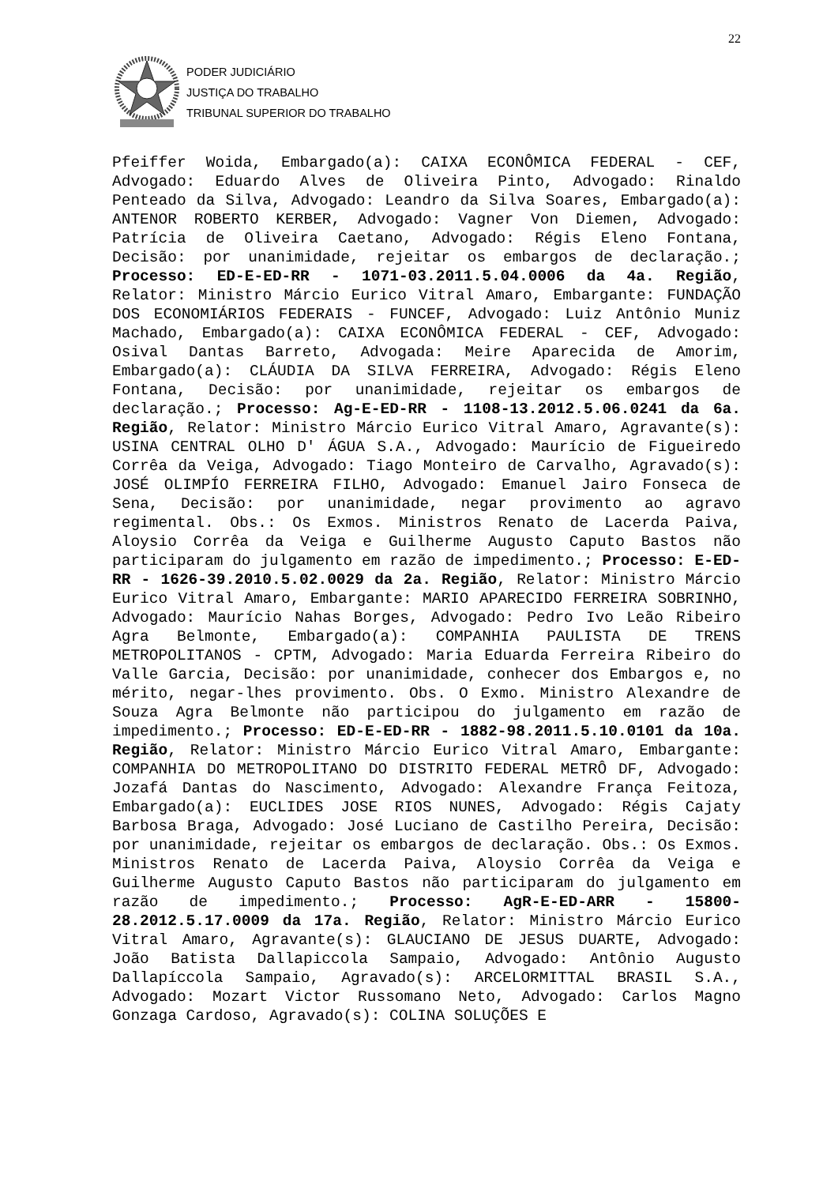22
PODER JUDICIÁRIO
JUSTIÇA DO TRABALHO
TRIBUNAL SUPERIOR DO TRABALHO
Pfeiffer Woida, Embargado(a): CAIXA ECONÔMICA FEDERAL - CEF, Advogado: Eduardo Alves de Oliveira Pinto, Advogado: Rinaldo Penteado da Silva, Advogado: Leandro da Silva Soares, Embargado(a): ANTENOR ROBERTO KERBER, Advogado: Vagner Von Diemen, Advogado: Patrícia de Oliveira Caetano, Advogado: Régis Eleno Fontana, Decisão: por unanimidade, rejeitar os embargos de declaração.; Processo: ED-E-ED-RR - 1071-03.2011.5.04.0006 da 4a. Região, Relator: Ministro Márcio Eurico Vitral Amaro, Embargante: FUNDAÇÃO DOS ECONOMIÁRIOS FEDERAIS - FUNCEF, Advogado: Luiz Antônio Muniz Machado, Embargado(a): CAIXA ECONÔMICA FEDERAL - CEF, Advogado: Osival Dantas Barreto, Advogada: Meire Aparecida de Amorim, Embargado(a): CLÁUDIA DA SILVA FERREIRA, Advogado: Régis Eleno Fontana, Decisão: por unanimidade, rejeitar os embargos de declaração.; Processo: Ag-E-ED-RR - 1108-13.2012.5.06.0241 da 6a. Região, Relator: Ministro Márcio Eurico Vitral Amaro, Agravante(s): USINA CENTRAL OLHO D' ÁGUA S.A., Advogado: Maurício de Figueiredo Corrêa da Veiga, Advogado: Tiago Monteiro de Carvalho, Agravado(s): JOSÉ OLIMPÍO FERREIRA FILHO, Advogado: Emanuel Jairo Fonseca de Sena, Decisão: por unanimidade, negar provimento ao agravo regimental. Obs.: Os Exmos. Ministros Renato de Lacerda Paiva, Aloysio Corrêa da Veiga e Guilherme Augusto Caputo Bastos não participaram do julgamento em razão de impedimento.; Processo: E-ED-RR - 1626-39.2010.5.02.0029 da 2a. Região, Relator: Ministro Márcio Eurico Vitral Amaro, Embargante: MARIO APARECIDO FERREIRA SOBRINHO, Advogado: Maurício Nahas Borges, Advogado: Pedro Ivo Leão Ribeiro Agra Belmonte, Embargado(a): COMPANHIA PAULISTA DE TRENS METROPOLITANOS - CPTM, Advogado: Maria Eduarda Ferreira Ribeiro do Valle Garcia, Decisão: por unanimidade, conhecer dos Embargos e, no mérito, negar-lhes provimento. Obs. O Exmo. Ministro Alexandre de Souza Agra Belmonte não participou do julgamento em razão de impedimento.; Processo: ED-E-ED-RR - 1882-98.2011.5.10.0101 da 10a. Região, Relator: Ministro Márcio Eurico Vitral Amaro, Embargante: COMPANHIA DO METROPOLITANO DO DISTRITO FEDERAL METRÔ DF, Advogado: Jozafá Dantas do Nascimento, Advogado: Alexandre França Feitoza, Embargado(a): EUCLIDES JOSE RIOS NUNES, Advogado: Régis Cajaty Barbosa Braga, Advogado: José Luciano de Castilho Pereira, Decisão: por unanimidade, rejeitar os embargos de declaração. Obs.: Os Exmos. Ministros Renato de Lacerda Paiva, Aloysio Corrêa da Veiga e Guilherme Augusto Caputo Bastos não participaram do julgamento em razão de impedimento.; Processo: AgR-E-ED-ARR - 15800-28.2012.5.17.0009 da 17a. Região, Relator: Ministro Márcio Eurico Vitral Amaro, Agravante(s): GLAUCIANO DE JESUS DUARTE, Advogado: João Batista Dallapiccola Sampaio, Advogado: Antônio Augusto Dallapíccola Sampaio, Agravado(s): ARCELORMITTAL BRASIL S.A., Advogado: Mozart Victor Russomano Neto, Advogado: Carlos Magno Gonzaga Cardoso, Agravado(s): COLINA SOLUÇÕES E